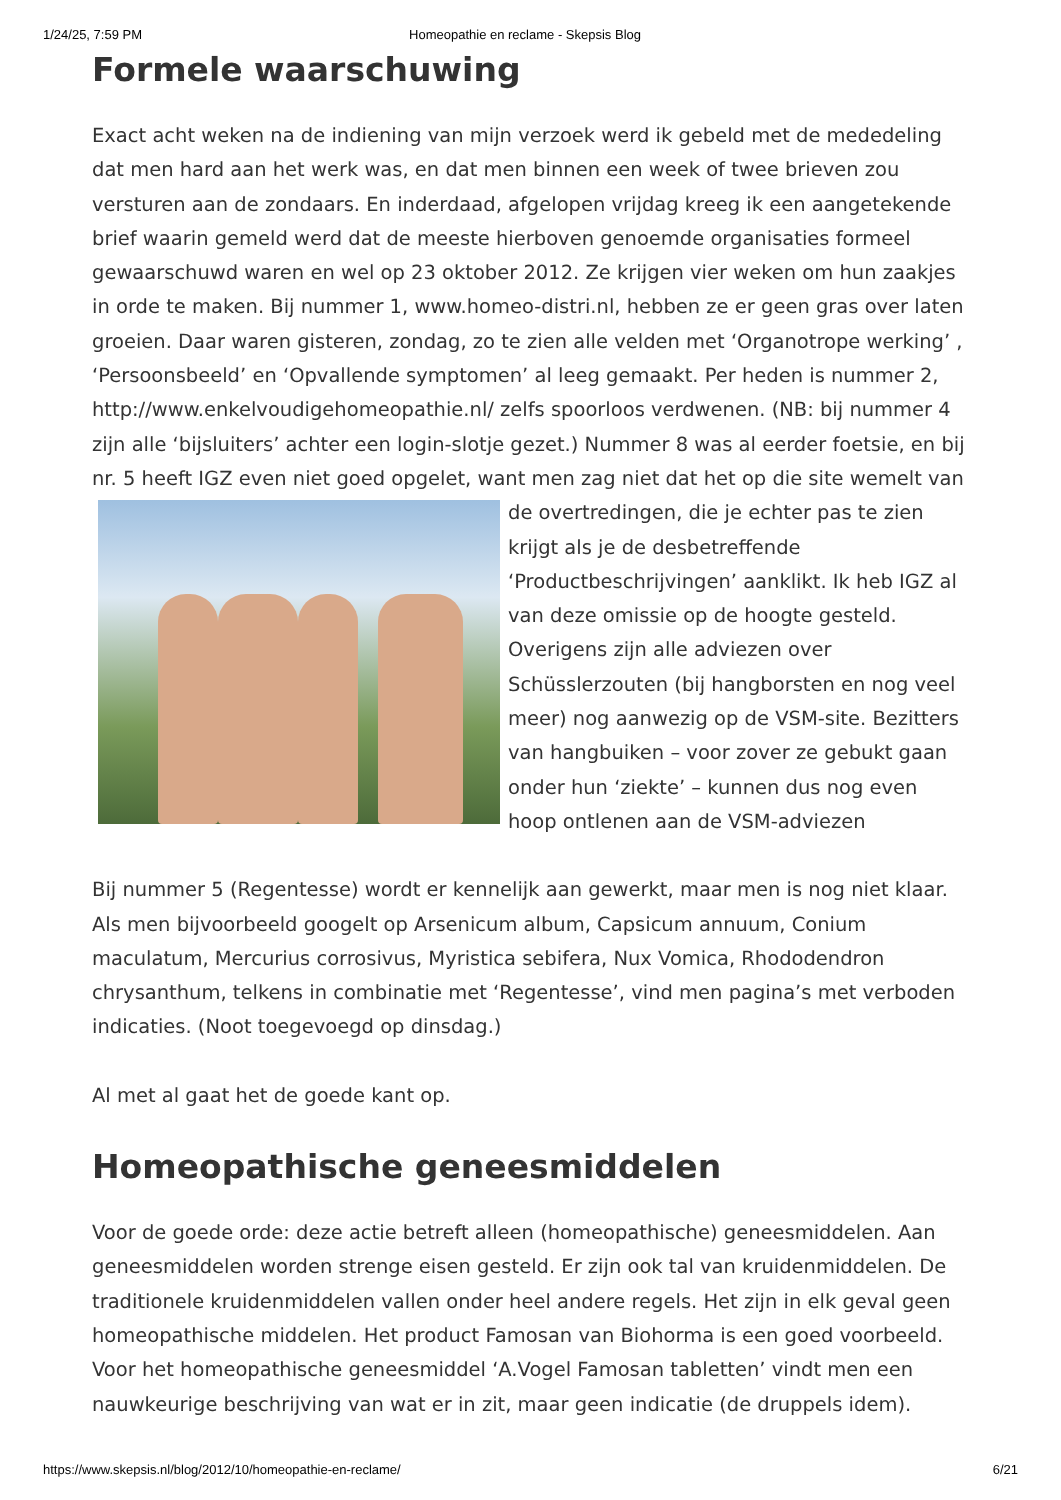1/24/25, 7:59 PM Homeopathie en reclame - Skepsis Blog
Formele waarschuwing
Exact acht weken na de indiening van mijn verzoek werd ik gebeld met de mededeling dat men hard aan het werk was, en dat men binnen een week of twee brieven zou versturen aan de zondaars. En inderdaad, afgelopen vrijdag kreeg ik een aangetekende brief waarin gemeld werd dat de meeste hierboven genoemde organisaties formeel gewaarschuwd waren en wel op 23 oktober 2012. Ze krijgen vier weken om hun zaakjes in orde te maken. Bij nummer 1, www.homeo-distri.nl, hebben ze er geen gras over laten groeien. Daar waren gisteren, zondag, zo te zien alle velden met ‘Organotrope werking’ , ‘Persoonsbeeld’ en ‘Opvallende symptomen’ al leeg gemaakt. Per heden is nummer 2, http://www.enkelvoudigehomeopathie.nl/ zelfs spoorloos verdwenen. (NB: bij nummer 4 zijn alle ‘bijsluiters’ achter een login-slotje gezet.) Nummer 8 was al eerder foetsie, en bij nr. 5 heeft IGZ even niet goed opgelet, want men zag niet dat het op die site wemelt van de overtredingen, die je echter pas te zien krijgt als je de desbetreffende ‘Productbeschrijvingen’ aanklikt. Ik heb IGZ al van deze omissie op de hoogte gesteld. Overigens zijn alle adviezen over Schüsslerzouten (bij hangborsten en nog veel meer) nog aanwezig op de VSM-site. Bezitters van hangbuiken – voor zover ze gebukt gaan onder hun ‘ziekte’ – kunnen dus nog even hoop ontlenen aan de VSM-adviezen
Bij nummer 5 (Regentesse) wordt er kennelijk aan gewerkt, maar men is nog niet klaar. Als men bijvoorbeeld googelt op Arsenicum album, Capsicum annuum, Conium maculatum, Mercurius corrosivus, Myristica sebifera, Nux Vomica, Rhododendron chrysanthum, telkens in combinatie met ‘Regentesse’, vind men pagina’s met verboden indicaties. (Noot toegevoegd op dinsdag.)
Al met al gaat het de goede kant op.
Homeopathische geneesmiddelen
Voor de goede orde: deze actie betreft alleen (homeopathische) geneesmiddelen. Aan geneesmiddelen worden strenge eisen gesteld. Er zijn ook tal van kruidenmiddelen. De traditionele kruidenmiddelen vallen onder heel andere regels. Het zijn in elk geval geen homeopathische middelen. Het product Famosan van Biohorma is een goed voorbeeld. Voor het homeopathische geneesmiddel ‘A.Vogel Famosan tabletten’ vindt men een nauwkeurige beschrijving van wat er in zit, maar geen indicatie (de druppels idem).
https://www.skepsis.nl/blog/2012/10/homeopathie-en-reclame/ 6/21